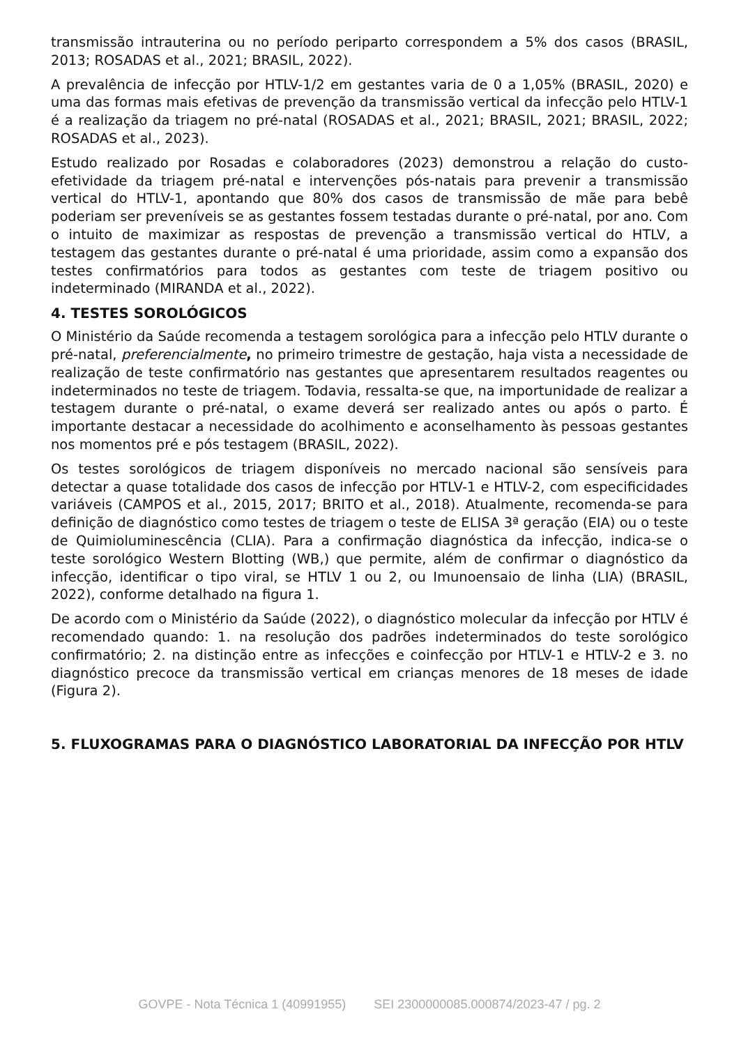transmissão intrauterina ou no período periparto correspondem a 5% dos casos (BRASIL, 2013; ROSADAS et al., 2021; BRASIL, 2022).
A prevalência de infecção por HTLV-1/2 em gestantes varia de 0 a 1,05% (BRASIL, 2020) e uma das formas mais efetivas de prevenção da transmissão vertical da infecção pelo HTLV-1 é a realização da triagem no pré-natal (ROSADAS et al., 2021; BRASIL, 2021; BRASIL, 2022; ROSADAS et al., 2023).
Estudo realizado por Rosadas e colaboradores (2023) demonstrou a relação do custo-efetividade da triagem pré-natal e intervenções pós-natais para prevenir a transmissão vertical do HTLV-1, apontando que 80% dos casos de transmissão de mãe para bebê poderiam ser preveníveis se as gestantes fossem testadas durante o pré-natal, por ano. Com o intuito de maximizar as respostas de prevenção a transmissão vertical do HTLV, a testagem das gestantes durante o pré-natal é uma prioridade, assim como a expansão dos testes confirmatórios para todos as gestantes com teste de triagem positivo ou indeterminado (MIRANDA et al., 2022).
4. TESTES SOROLÓGICOS
O Ministério da Saúde recomenda a testagem sorológica para a infecção pelo HTLV durante o pré-natal, preferencialmente, no primeiro trimestre de gestação, haja vista a necessidade de realização de teste confirmatório nas gestantes que apresentarem resultados reagentes ou indeterminados no teste de triagem. Todavia, ressalta-se que, na importunidade de realizar a testagem durante o pré-natal, o exame deverá ser realizado antes ou após o parto. É importante destacar a necessidade do acolhimento e aconselhamento às pessoas gestantes nos momentos pré e pós testagem (BRASIL, 2022).
Os testes sorológicos de triagem disponíveis no mercado nacional são sensíveis para detectar a quase totalidade dos casos de infecção por HTLV-1 e HTLV-2, com especificidades variáveis (CAMPOS et al., 2015, 2017; BRITO et al., 2018). Atualmente, recomenda-se para definição de diagnóstico como testes de triagem o teste de ELISA 3ª geração (EIA) ou o teste de Quimioluminescência (CLIA). Para a confirmação diagnóstica da infecção, indica-se o teste sorológico Western Blotting (WB,) que permite, além de confirmar o diagnóstico da infecção, identificar o tipo viral, se HTLV 1 ou 2, ou Imunoensaio de linha (LIA) (BRASIL, 2022), conforme detalhado na figura 1.
De acordo com o Ministério da Saúde (2022), o diagnóstico molecular da infecção por HTLV é recomendado quando: 1. na resolução dos padrões indeterminados do teste sorológico confirmatório; 2. na distinção entre as infecções e coinfecção por HTLV-1 e HTLV-2 e 3. no diagnóstico precoce da transmissão vertical em crianças menores de 18 meses de idade (Figura 2).
5. FLUXOGRAMAS PARA O DIAGNÓSTICO LABORATORIAL DA INFECÇÃO POR HTLV
GOVPE - Nota Técnica 1 (40991955) SEI 2300000085.000874/2023-47 / pg. 2